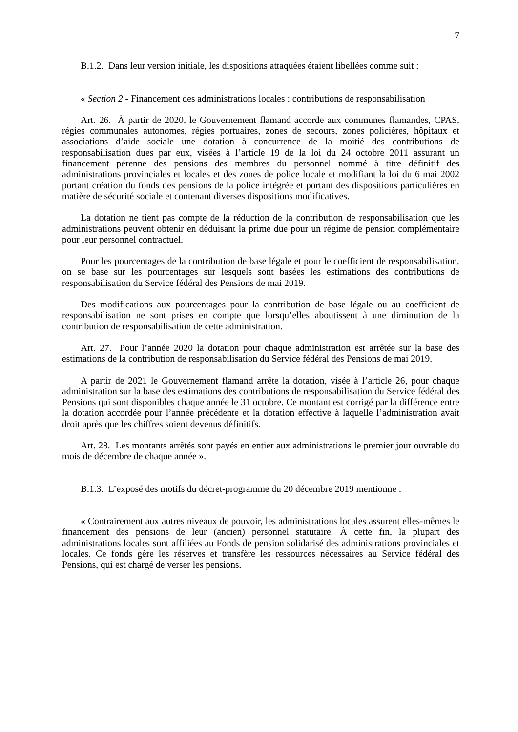7
B.1.2. Dans leur version initiale, les dispositions attaquées étaient libellées comme suit :
« Section 2 - Financement des administrations locales : contributions de responsabilisation
Art. 26. À partir de 2020, le Gouvernement flamand accorde aux communes flamandes, CPAS, régies communales autonomes, régies portuaires, zones de secours, zones policières, hôpitaux et associations d’aide sociale une dotation à concurrence de la moitié des contributions de responsabilisation dues par eux, visées à l’article 19 de la loi du 24 octobre 2011 assurant un financement pérenne des pensions des membres du personnel nommé à titre définitif des administrations provinciales et locales et des zones de police locale et modifiant la loi du 6 mai 2002 portant création du fonds des pensions de la police intégrée et portant des dispositions particulières en matière de sécurité sociale et contenant diverses dispositions modificatives.
La dotation ne tient pas compte de la réduction de la contribution de responsabilisation que les administrations peuvent obtenir en déduisant la prime due pour un régime de pension complémentaire pour leur personnel contractuel.
Pour les pourcentages de la contribution de base légale et pour le coefficient de responsabilisation, on se base sur les pourcentages sur lesquels sont basées les estimations des contributions de responsabilisation du Service fédéral des Pensions de mai 2019.
Des modifications aux pourcentages pour la contribution de base légale ou au coefficient de responsabilisation ne sont prises en compte que lorsqu’elles aboutissent à une diminution de la contribution de responsabilisation de cette administration.
Art. 27. Pour l’année 2020 la dotation pour chaque administration est arrêtée sur la base des estimations de la contribution de responsabilisation du Service fédéral des Pensions de mai 2019.
A partir de 2021 le Gouvernement flamand arrête la dotation, visée à l’article 26, pour chaque administration sur la base des estimations des contributions de responsabilisation du Service fédéral des Pensions qui sont disponibles chaque année le 31 octobre. Ce montant est corrigé par la différence entre la dotation accordée pour l’année précédente et la dotation effective à laquelle l’administration avait droit après que les chiffres soient devenus définitifs.
Art. 28. Les montants arrêtés sont payés en entier aux administrations le premier jour ouvrable du mois de décembre de chaque année ».
B.1.3. L’exposé des motifs du décret-programme du 20 décembre 2019 mentionne :
« Contrairement aux autres niveaux de pouvoir, les administrations locales assurent elles-mêmes le financement des pensions de leur (ancien) personnel statutaire. À cette fin, la plupart des administrations locales sont affiliées au Fonds de pension solidarisé des administrations provinciales et locales. Ce fonds gère les réserves et transfère les ressources nécessaires au Service fédéral des Pensions, qui est chargé de verser les pensions.